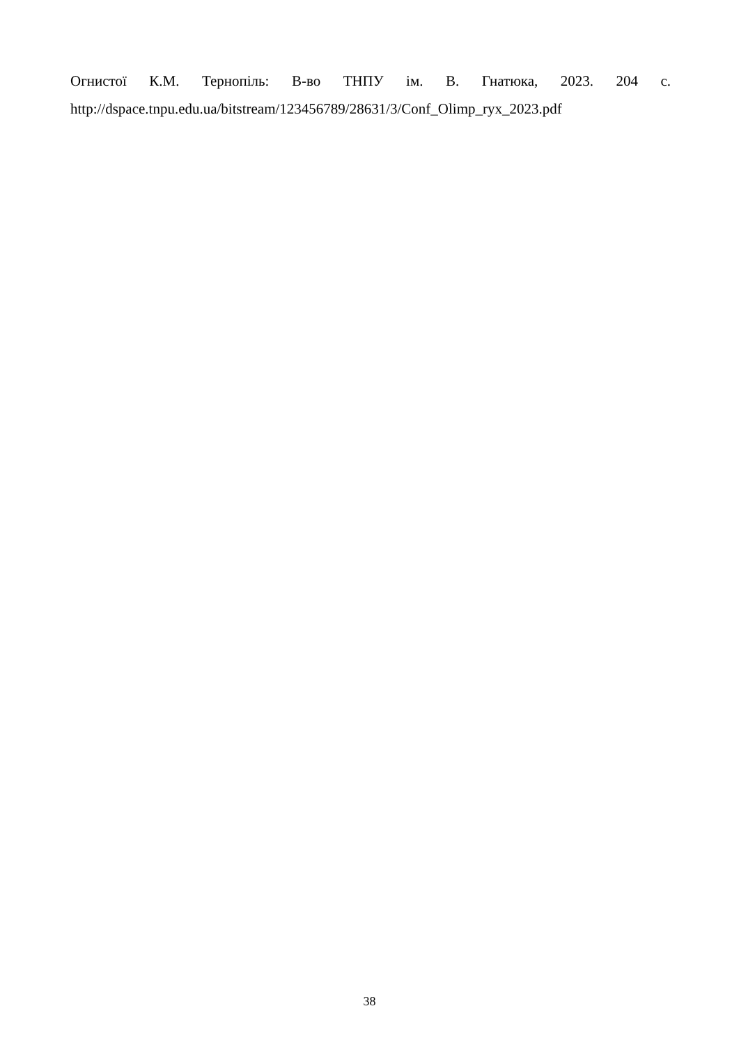Огнистої К.М. Тернопіль: В-во ТНПУ ім. В. Гнатюка, 2023. 204 с.
http://dspace.tnpu.edu.ua/bitstream/123456789/28631/3/Conf_Olimp_ryx_2023.pdf
38